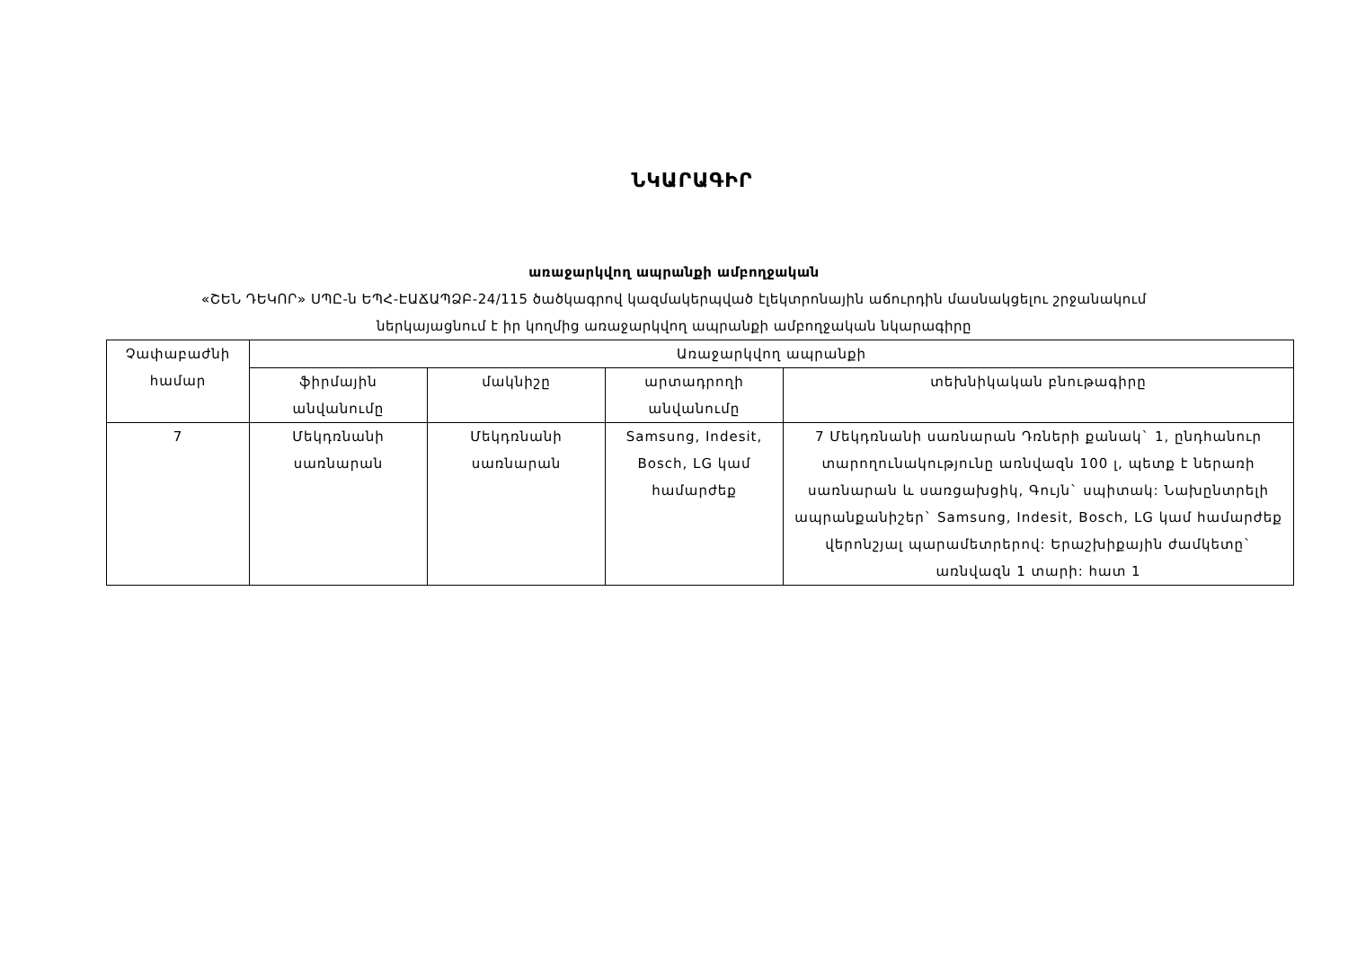ՆԿԱՐԱԳԻՐ
առաջարկվող ապրանքի ամբողջական
«ՇԵՆ ԴԵԿՈՐ» ՍՊԸ-ն ԵՊՀ-ԷԱՃԱՊՁԲ-24/115 ծածկագրով կազմակերպված էլեկտրոնային աճուրդին մասնակցելու շրջանակում
ներկայացնում է իր կողմից առաջարկվող ապրանքի ամբողջական նկարագիրը
| Չափաբաժնի համար | Առաջարկվող ապրանքի | | | |
| --- | --- | --- | --- | --- |
| | ֆիրմային անվանումը | մակնիշը | արտադրողի անվանումը | տեխնիկական բնութագիրը |
| 7 | Մեկդռնանի սառնարան | Մեկդռնանի սառնարան | Samsung, Indesit, Bosch, LG կամ համարժեք | 7 Մեկդռնանի սառնարան Դռների քանակ` 1, ընդհանուր տարողունակությունը առնվազն 100 լ, պետք է ներառի սառնարան և սառցախցիկ, Գույն` սպիտակ: Նախընտրելի ապրանքանիշեր` Samsung, Indesit, Bosch, LG կամ համարժեք վերոնշյալ պարամետրերով: Երաշխիքային ժամկետը` առնվազն 1 տարի: հատ 1 |